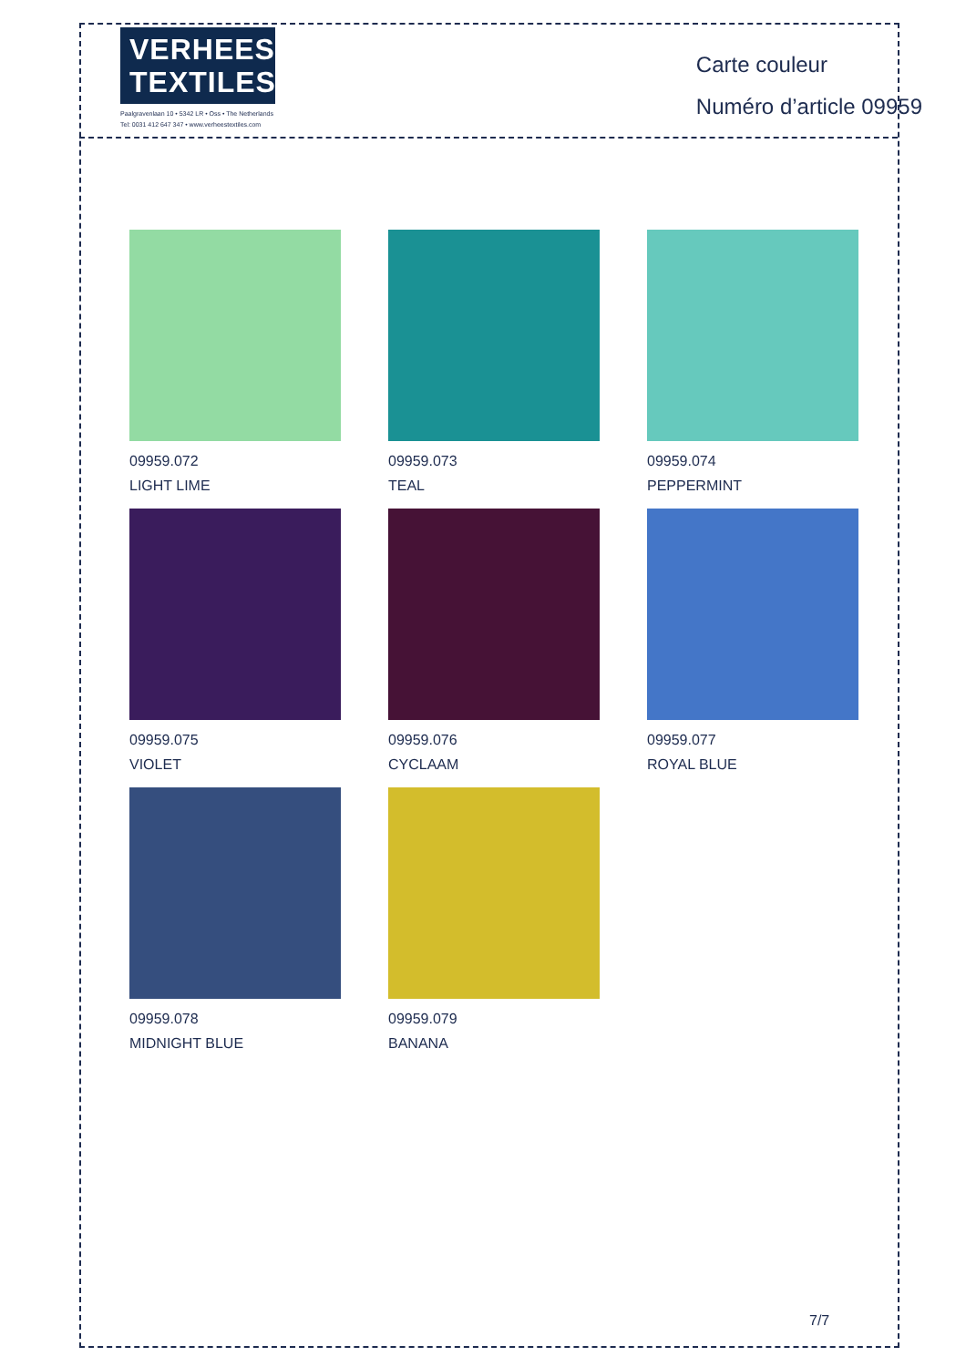VERHEES
TEXTILES
Paalgravenlaan 10 • 5342 LR • Oss • The Netherlands
Tel: 0031 412 647 347 • www.verheestextiles.com
Carte couleur
Numéro d’article 09959
09959.072
LIGHT LIME
09959.073
TEAL
09959.074
PEPPERMINT
09959.075
VIOLET
09959.076
CYCLAAM
09959.077
ROYAL BLUE
09959.078
MIDNIGHT BLUE
09959.079
BANANA
7/7